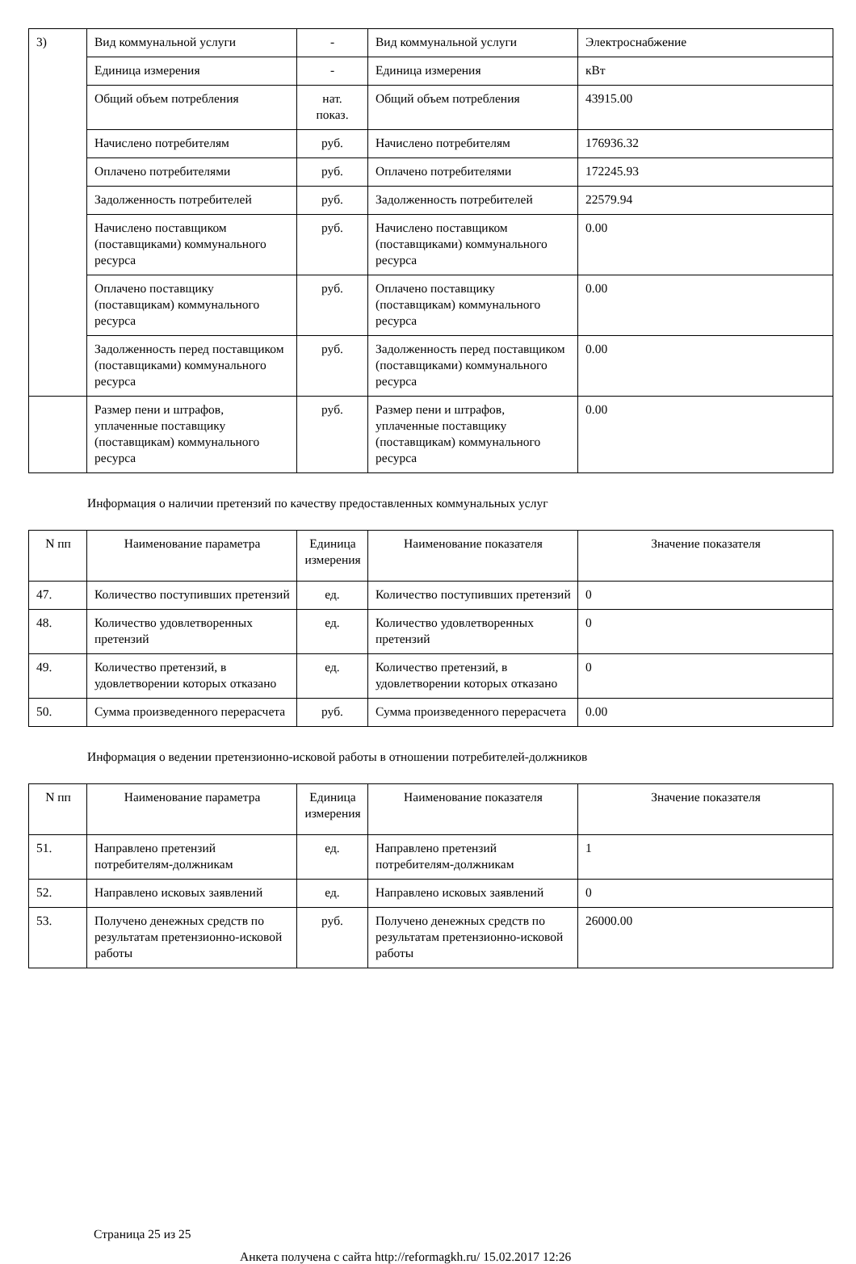| 3) | Вид коммунальной услуги | - | Вид коммунальной услуги | Электроснабжение |
| | Единица измерения | - | Единица измерения | кВт |
| | Общий объем потребления | нат. показ. | Общий объем потребления | 43915.00 |
| | Начислено потребителям | руб. | Начислено потребителям | 176936.32 |
| | Оплачено потребителями | руб. | Оплачено потребителями | 172245.93 |
| | Задолженность потребителей | руб. | Задолженность потребителей | 22579.94 |
| | Начислено поставщиком (поставщиками) коммунального ресурса | руб. | Начислено поставщиком (поставщиками) коммунального ресурса | 0.00 |
| | Оплачено поставщику (поставщикам) коммунального ресурса | руб. | Оплачено поставщику (поставщикам) коммунального ресурса | 0.00 |
| | Задолженность перед поставщиком (поставщиками) коммунального ресурса | руб. | Задолженность перед поставщиком (поставщиками) коммунального ресурса | 0.00 |
| | Размер пени и штрафов, уплаченные поставщику (поставщикам) коммунального ресурса | руб. | Размер пени и штрафов, уплаченные поставщику (поставщикам) коммунального ресурса | 0.00 |
Информация о наличии претензий по качеству предоставленных коммунальных услуг
| N пп | Наименование параметра | Единица измерения | Наименование показателя | Значение показателя |
| --- | --- | --- | --- | --- |
| 47. | Количество поступивших претензий | ед. | Количество поступивших претензий | 0 |
| 48. | Количество удовлетворенных претензий | ед. | Количество удовлетворенных претензий | 0 |
| 49. | Количество претензий, в удовлетворении которых отказано | ед. | Количество претензий, в удовлетворении которых отказано | 0 |
| 50. | Сумма произведенного перерасчета | руб. | Сумма произведенного перерасчета | 0.00 |
Информация о ведении претензионно-исковой работы в отношении потребителей-должников
| N пп | Наименование параметра | Единица измерения | Наименование показателя | Значение показателя |
| --- | --- | --- | --- | --- |
| 51. | Направлено претензий потребителям-должникам | ед. | Направлено претензий потребителям-должникам | 1 |
| 52. | Направлено исковых заявлений | ед. | Направлено исковых заявлений | 0 |
| 53. | Получено денежных средств по результатам претензионно-исковой работы | руб. | Получено денежных средств по результатам претензионно-исковой работы | 26000.00 |
Страница 25 из 25
Анкета получена с сайта http://reformagkh.ru/ 15.02.2017 12:26